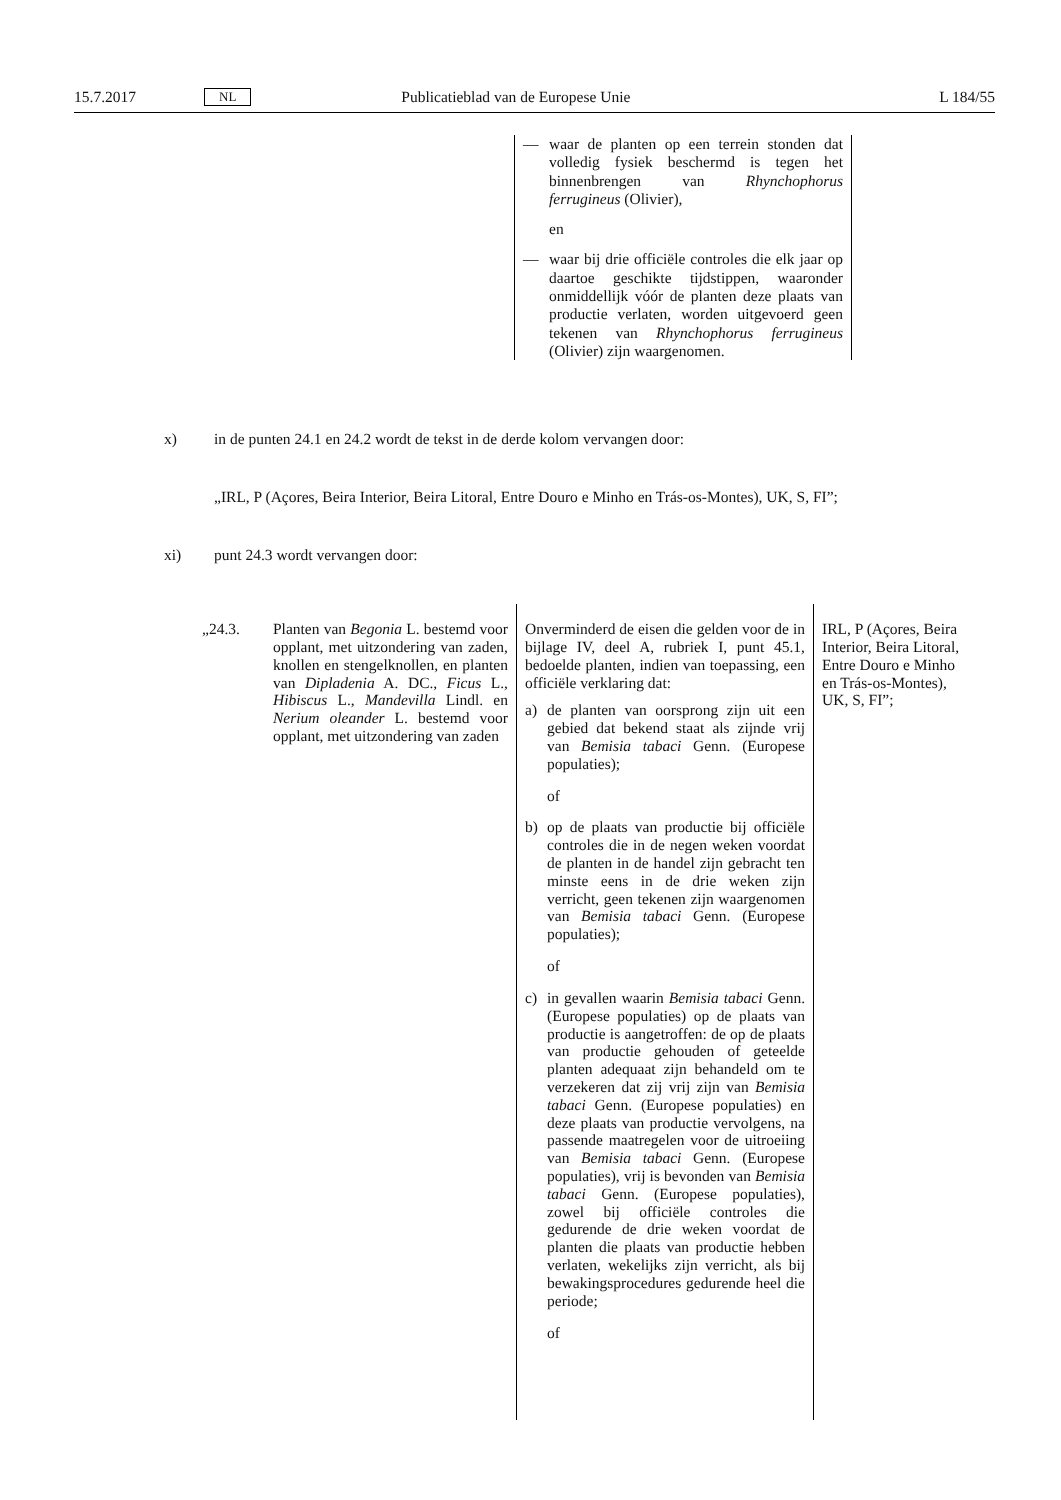15.7.2017 NL Publicatieblad van de Europese Unie L 184/55
— waar de planten op een terrein stonden dat volledig fysiek beschermd is tegen het binnenbrengen van Rhynchophorus ferrugineus (Olivier),
en
— waar bij drie officiële controles die elk jaar op daartoe geschikte tijdstippen, waaronder onmiddellijk vóór de planten deze plaats van productie verlaten, worden uitgevoerd geen tekenen van Rhynchophorus ferrugineus (Olivier) zijn waargenomen.
x) in de punten 24.1 en 24.2 wordt de tekst in de derde kolom vervangen door:
„IRL, P (Açores, Beira Interior, Beira Litoral, Entre Douro e Minho en Trás-os-Montes), UK, S, FI”;
xi) punt 24.3 wordt vervangen door:
| „24.3. | Planten van Begonia L. bestemd voor opplant, met uitzondering van zaden, knollen en stengelknollen, en planten van Dipladenia A. DC., Ficus L., Hibiscus L., Mandevilla Lindl. en Nerium oleander L. bestemd voor opplant, met uitzondering van zaden | Onverminderd de eisen die gelden voor de in bijlage IV, deel A, rubriek I, punt 45.1, bedoelde planten, indien van toepassing, een officiële verklaring dat: a) de planten van oorsprong zijn uit een gebied dat bekend staat als zijnde vrij van Bemisia tabaci Genn. (Europese populaties); of b) op de plaats van productie bij officiële controles die in de negen weken voordat de planten in de handel zijn gebracht ten minste eens in de drie weken zijn verricht, geen tekenen zijn waargenomen van Bemisia tabaci Genn. (Europese populaties); of c) in gevallen waarin Bemisia tabaci Genn. (Europese populaties) op de plaats van productie is aangetroffen: de op de plaats van productie gehouden of geteelde planten adequaat zijn behandeld om te verzekeren dat zij vrij zijn van Bemisia tabaci Genn. (Europese populaties) en deze plaats van productie vervolgens, na passende maatregelen voor de uitroeiing van Bemisia tabaci Genn. (Europese populaties), vrij is bevonden van Bemisia tabaci Genn. (Europese populaties), zowel bij officiële controles die gedurende de drie weken voordat de planten die plaats van productie hebben verlaten, wekelijks zijn verricht, als bij bewakingsprocedures gedurende heel die periode; of | IRL, P (Açores, Beira Interior, Beira Litoral, Entre Douro e Minho en Trás-os-Montes), UK, S, FI”; |